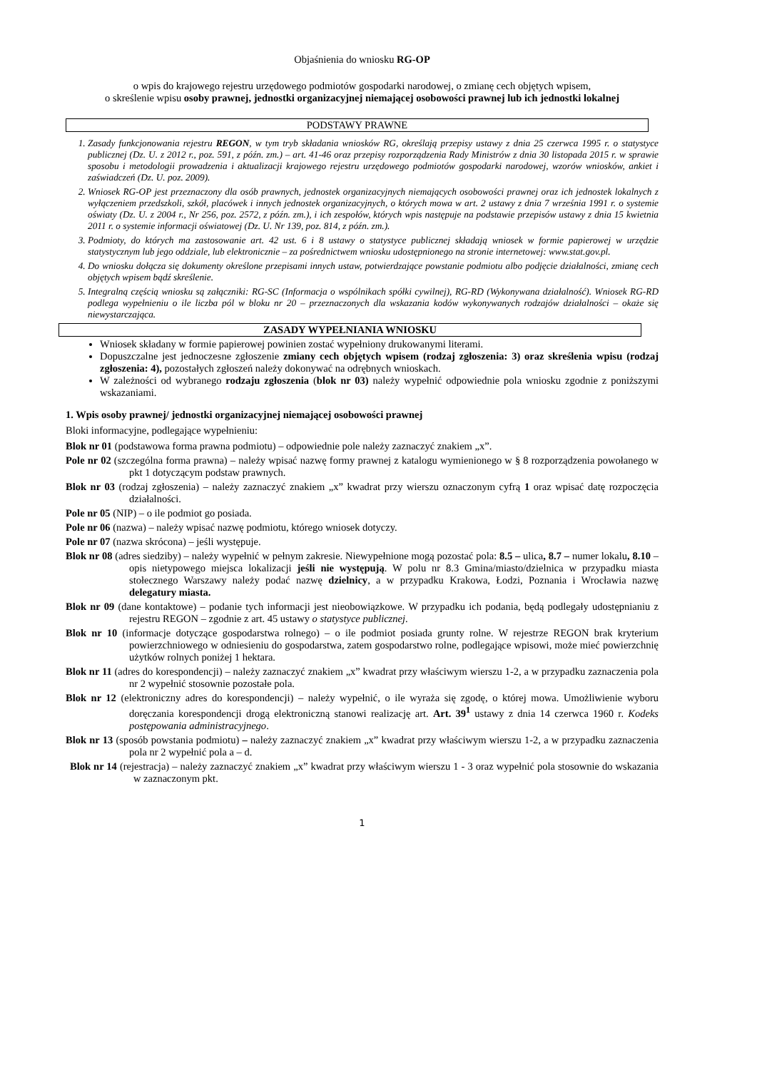Objaśnienia do wniosku RG-OP
o wpis do krajowego rejestru urzędowego podmiotów gospodarki narodowej, o zmianę cech objętych wpisem,
o skreślenie wpisu osoby prawnej, jednostki organizacyjnej niemającej osobowości prawnej lub ich jednostki lokalnej
PODSTAWY PRAWNE
1. Zasady funkcjonowania rejestru REGON, w tym tryb składania wniosków RG, określają przepisy ustawy z dnia 25 czerwca 1995 r. o statystyce publicznej (Dz. U. z 2012 r., poz. 591, z późn. zm.) – art. 41-46 oraz przepisy rozporządzenia Rady Ministrów z dnia 30 listopada 2015 r. w sprawie sposobu i metodologii prowadzenia i aktualizacji krajowego rejestru urzędowego podmiotów gospodarki narodowej, wzorów wniosków, ankiet i zaświadczeń (Dz. U. poz. 2009).
2. Wniosek RG-OP jest przeznaczony dla osób prawnych, jednostek organizacyjnych niemających osobowości prawnej oraz ich jednostek lokalnych z wyłączeniem przedszkoli, szkół, placówek i innych jednostek organizacyjnych, o których mowa w art. 2 ustawy z dnia 7 września 1991 r. o systemie oświaty (Dz. U. z 2004 r., Nr 256, poz. 2572, z późn. zm.), i ich zespołów, których wpis następuje na podstawie przepisów ustawy z dnia 15 kwietnia 2011 r. o systemie informacji oświatowej (Dz. U. Nr 139, poz. 814, z późn. zm.).
3. Podmioty, do których ma zastosowanie art. 42 ust. 6 i 8 ustawy o statystyce publicznej składają wniosek w formie papierowej w urzędzie statystycznym lub jego oddziale, lub elektronicznie – za pośrednictwem wniosku udostępnionego na stronie internetowej: www.stat.gov.pl.
4. Do wniosku dołącza się dokumenty określone przepisami innych ustaw, potwierdzające powstanie podmiotu albo podjęcie działalności, zmianę cech objętych wpisem bądź skreślenie.
5. Integralną częścią wniosku są załączniki: RG-SC (Informacja o wspólnikach spółki cywilnej), RG-RD (Wykonywana działalność). Wniosek RG-RD podlega wypełnieniu o ile liczba pól w bloku nr 20 – przeznaczonych dla wskazania kodów wykonywanych rodzajów działalności – okaże się niewystarczająca.
ZASADY WYPEŁNIANIA WNIOSKU
Wniosek składany w formie papierowej powinien zostać wypełniony drukowanymi literami.
Dopuszczalne jest jednoczesne zgłoszenie zmiany cech objętych wpisem (rodzaj zgłoszenia: 3) oraz skreślenia wpisu (rodzaj zgłoszenia: 4), pozostałych zgłoszeń należy dokonywać na odrębnych wnioskach.
W zależności od wybranego rodzaju zgłoszenia (blok nr 03) należy wypełnić odpowiednie pola wniosku zgodnie z poniższymi wskazaniami.
1. Wpis osoby prawnej/ jednostki organizacyjnej niemającej osobowości prawnej
Bloki informacyjne, podlegające wypełnieniu:
Blok nr 01 (podstawowa forma prawna podmiotu) – odpowiednie pole należy zaznaczyć znakiem „x”.
Pole nr 02 (szczególna forma prawna) – należy wpisać nazwę formy prawnej z katalogu wymienionego w § 8 rozporządzenia powołanego w pkt 1 dotyczącym podstaw prawnych.
Blok nr 03 (rodzaj zgłoszenia) – należy zaznaczyć znakiem „x” kwadrat przy wierszu oznaczonym cyfrą 1 oraz wpisać datę rozpoczęcia działalności.
Pole nr 05 (NIP) – o ile podmiot go posiada.
Pole nr 06 (nazwa) – należy wpisać nazwę podmiotu, którego wniosek dotyczy.
Pole nr 07 (nazwa skrócona) – jeśli występuje.
Blok nr 08 (adres siedziby) – należy wypełnić w pełnym zakresie. Niewypełnione mogą pozostać pola: 8.5 – ulica, 8.7 – numer lokalu, 8.10 – opis nietypowego miejsca lokalizacji jeśli nie występują. W polu nr 8.3 Gmina/miasto/dzielnica w przypadku miasta stołecznego Warszawy należy podać nazwę dzielnicy, a w przypadku Krakowa, Łodzi, Poznania i Wrocławia nazwę delegatury miasta.
Blok nr 09 (dane kontaktowe) – podanie tych informacji jest nieobowiązkowe. W przypadku ich podania, będą podlegały udostępnianiu z rejestru REGON – zgodnie z art. 45 ustawy o statystyce publicznej.
Blok nr 10 (informacje dotyczące gospodarstwa rolnego) – o ile podmiot posiada grunty rolne. W rejestrze REGON brak kryterium powierzchniowego w odniesieniu do gospodarstwa, zatem gospodarstwo rolne, podlegające wpisowi, może mieć powierzchnię użytków rolnych poniżej 1 hektara.
Blok nr 11 (adres do korespondencji) – należy zaznaczyć znakiem „x” kwadrat przy właściwym wierszu 1-2, a w przypadku zaznaczenia pola nr 2 wypełnić stosownie pozostałe pola.
Blok nr 12 (elektroniczny adres do korespondencji) – należy wypełnić, o ile wyraża się zgodę, o której mowa. Umożliwienie wyboru doręczania korespondencji drogą elektroniczną stanowi realizację art. Art. 39<sup>1</sup> ustawy z dnia 14 czerwca 1960 r. Kodeks postępowania administracyjnego.
Blok nr 13 (sposób powstania podmiotu) – należy zaznaczyć znakiem „x” kwadrat przy właściwym wierszu 1-2, a w przypadku zaznaczenia pola nr 2 wypełnić pola a – d.
Blok nr 14 (rejestracja) – należy zaznaczyć znakiem „x” kwadrat przy właściwym wierszu 1 - 3 oraz wypełnić pola stosownie do wskazania w zaznaczonym pkt.
1